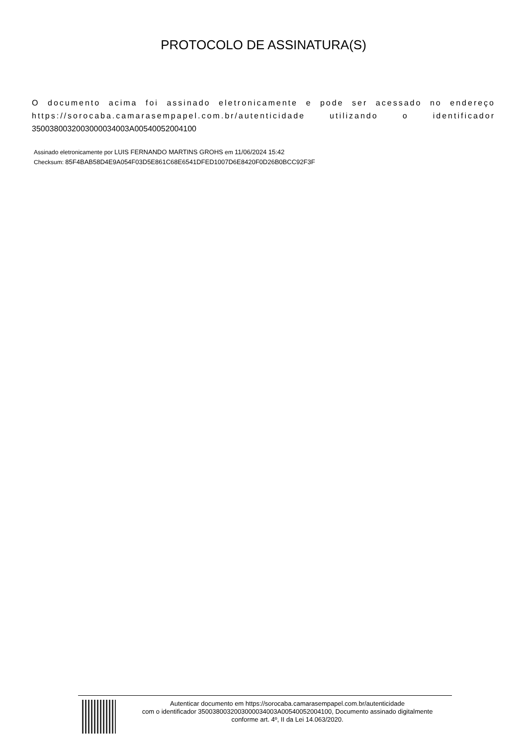PROTOCOLO DE ASSINATURA(S)
O documento acima foi assinado eletronicamente e pode ser acessado no endereço https://sorocaba.camarasempapel.com.br/autenticidade utilizando o identificador 3500380032003000034003A00540052004100
Assinado eletronicamente por LUIS FERNANDO MARTINS GROHS em 11/06/2024 15:42
Checksum: 85F4BAB58D4E9A054F03D5E861C68E6541DFED1007D6E8420F0D26B0BCC92F3F
Autenticar documento em https://sorocaba.camarasempapel.com.br/autenticidade
com o identificador 3500380032003000034003A00540052004100, Documento assinado digitalmente
conforme art. 4º, II da Lei 14.063/2020.